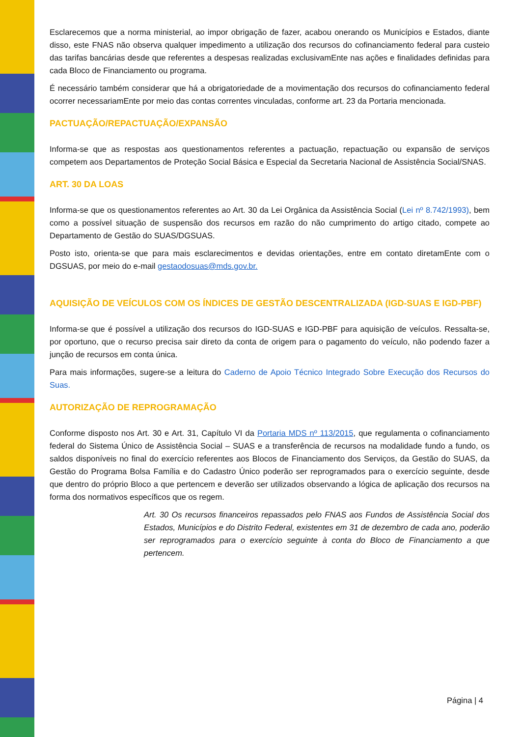Esclarecemos que a norma ministerial, ao impor obrigação de fazer, acabou onerando os Municípios e Estados, diante disso, este FNAS não observa qualquer impedimento a utilização dos recursos do cofinanciamento federal para custeio das tarifas bancárias desde que referentes a despesas realizadas exclusivamEnte nas ações e finalidades definidas para cada Bloco de Financiamento ou programa.
É necessário também considerar que há a obrigatoriedade de a movimentação dos recursos do cofinanciamento federal ocorrer necessariamEnte por meio das contas correntes vinculadas, conforme art. 23 da Portaria mencionada.
PACTUAÇÃO/REPACTUAÇÃO/EXPANSÃO
Informa-se que as respostas aos questionamentos referentes a pactuação, repactuação ou expansão de serviços competem aos Departamentos de Proteção Social Básica e Especial da Secretaria Nacional de Assistência Social/SNAS.
ART. 30 DA LOAS
Informa-se que os questionamentos referentes ao Art. 30 da Lei Orgânica da Assistência Social (Lei nº 8.742/1993), bem como a possível situação de suspensão dos recursos em razão do não cumprimento do artigo citado, compete ao Departamento de Gestão do SUAS/DGSUAS.
Posto isto, orienta-se que para mais esclarecimentos e devidas orientações, entre em contato diretamEnte com o DGSUAS, por meio do e-mail gestaodosuas@mds.gov.br.
AQUISIÇÃO DE VEÍCULOS COM OS ÍNDICES DE GESTÃO DESCENTRALIZADA (IGD-SUAS E IGD-PBF)
Informa-se que é possível a utilização dos recursos do IGD-SUAS e IGD-PBF para aquisição de veículos. Ressalta-se, por oportuno, que o recurso precisa sair direto da conta de origem para o pagamento do veículo, não podendo fazer a junção de recursos em conta única.
Para mais informações, sugere-se a leitura do Caderno de Apoio Técnico Integrado Sobre Execução dos Recursos do Suas.
AUTORIZAÇÃO DE REPROGRAMAÇÃO
Conforme disposto nos Art. 30 e Art. 31, Capítulo VI da Portaria MDS nº 113/2015, que regulamenta o cofinanciamento federal do Sistema Único de Assistência Social – SUAS e a transferência de recursos na modalidade fundo a fundo, os saldos disponíveis no final do exercício referentes aos Blocos de Financiamento dos Serviços, da Gestão do SUAS, da Gestão do Programa Bolsa Família e do Cadastro Único poderão ser reprogramados para o exercício seguinte, desde que dentro do próprio Bloco a que pertencem e deverão ser utilizados observando a lógica de aplicação dos recursos na forma dos normativos específicos que os regem.
Art. 30 Os recursos financeiros repassados pelo FNAS aos Fundos de Assistência Social dos Estados, Municípios e do Distrito Federal, existentes em 31 de dezembro de cada ano, poderão ser reprogramados para o exercício seguinte à conta do Bloco de Financiamento a que pertencem.
Página | 4